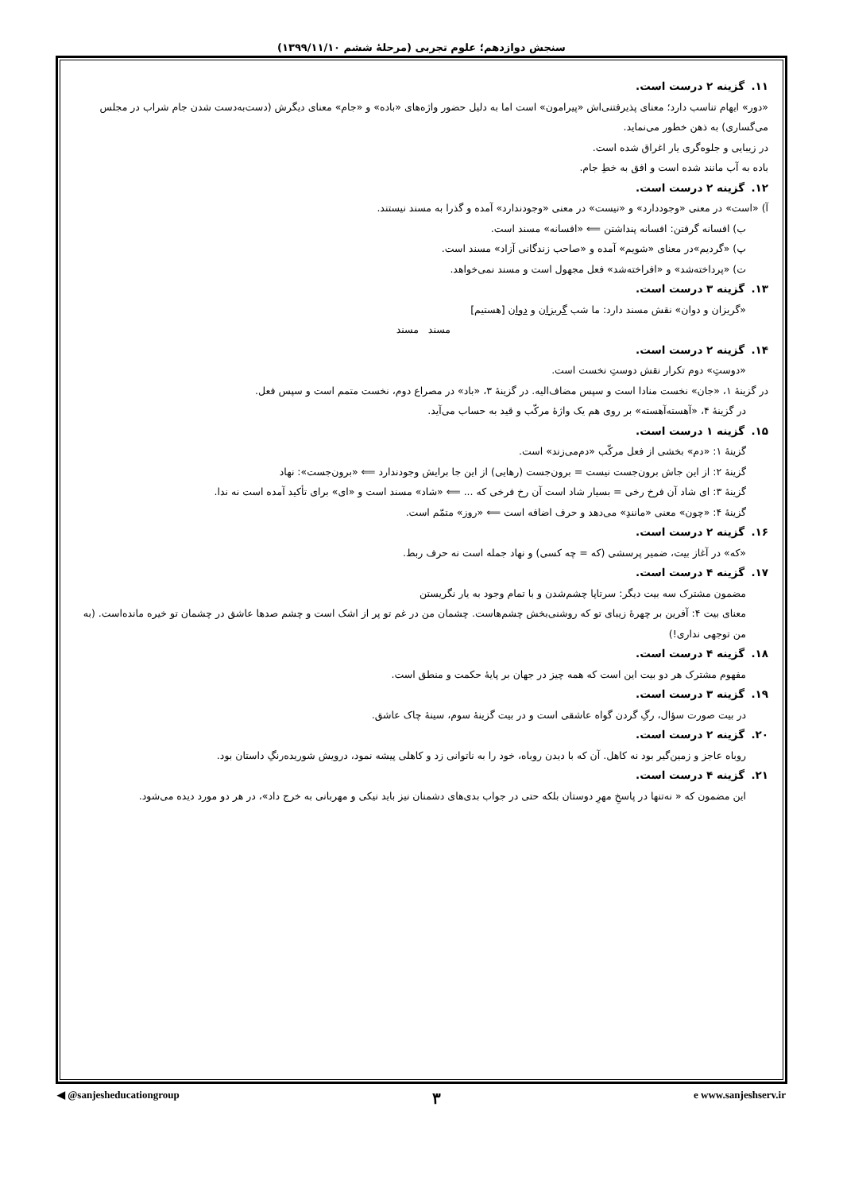سنجش دوازدهم؛ علوم تجربی (مرحلهٔ ششم ۱۳۹۹/۱۱/۱۰)
۱۱. گزینه ۲ درست است.
«دور» ایهام تناسب دارد؛ معنای پذیرفتنی‌اش «پیرامون» است اما به دلیل حضور واژه‌های «باده» و «جام» معنای دیگرش (دست‌به‌دست شدن جام شراب در مجلس می‌گساری) به ذهن خطور می‌نماید.
در زیبایی و جلوه‌گری یار اغراق شده است.
باده به آب مانند شده است و افق به خطِ جام.
۱۲. گزینه ۲ درست است.
آ) «است» در معنی «وجوددارد» و «نیست» در معنی «وجودندارد» آمده و گذرا به مسند نیستند.
ب) افسانه گرفتن: افسانه پنداشتن ⟸ «افسانه» مسند است.
پ) «گردیم»در معنای «شویم» آمده و «صاحب زندگانی آزاد» مسند است.
ت) «پرداخته‌شد» و «افراخته‌شد» فعل مجهول است و مسند نمی‌خواهد.
۱۳. گزینه ۳ درست است.
«گریزان و دوان» نقش مسند دارد: ما شب گریزان و دوان [هستیم]
مسند مسند
۱۴. گزینه ۲ درست است.
«دوستِ» دوم تکرار نقش دوستِ نخست است.
در گزینهٔ ۱، «جان» نخست منادا است و سپس مضاف‌الیه. در گزینهٔ ۳، «باد» در مصراع دوم، نخست متمم است و سپس فعل.
در گزینهٔ ۴، «آهسته‌آهسته» بر روی هم یک واژهٔ مرکّب و قید به حساب می‌آید.
۱۵. گزینه ۱ درست است.
گزینهٔ ۱: «دم» بخشی از فعل مرکّب «دم‌می‌زند» است.
گزینهٔ ۲: از این جاش برون‌جست نیست = برون‌جست (رهایی) از این جا برایش وجودندارد ⟸ «برون‌جست»: نهاد
گزینهٔ ۳: ای شاد آن فرخ رخی = بسیار شاد است آن رخ فرخی که ... ⟸ «شاد» مسند است و «ای» برای تأکید آمده است نه ندا.
گزینهٔ ۴: «چون» معنی «مانندِ» می‌دهد و حرف اضافه است ⟸ «روز» متمّم است.
۱۶. گزینه ۲ درست است.
«که» در آغاز بیت، ضمیر پرسشی (که = چه کسی) و نهاد جمله است نه حرف ربط.
۱۷. گزینه ۴ درست است.
مضمون مشترک سه بیت دیگر: سرتاپا چشم‌شدن و با تمام وجود به یار نگریستن
معنای بیت ۴: آفرین بر چهرهٔ زیبای تو که روشنی‌بخش چشم‌هاست. چشمان من در غم تو پر از اشک است و چشم صدها عاشق در چشمان تو خیره مانده‌است. (به من توجهی نداری!)
۱۸. گزینه ۴ درست است.
مفهوم مشترک هر دو بیت این است که همه چیز در جهان بر پایهٔ حکمت و منطق است.
۱۹. گزینه ۳ درست است.
در بیت صورت سؤال، رگِ گردن گواه عاشقی است و در بیت گزینهٔ سوم، سینهٔ چاک عاشق.
۲۰. گزینه ۲ درست است.
روباه عاجز و زمین‌گیر بود نه کاهل. آن که با دیدن روباه، خود را به ناتوانی زد و کاهلی پیشه نمود، درویش شوریده‌رنگِ داستان بود.
۲۱. گزینه ۴ درست است.
این مضمون که « نه‌تنها در پاسخِ مهرِ دوستان بلکه حتی در جواب بدی‌های دشمنان نیز باید نیکی و مهربانی به خرج داد»، در هر دو مورد دیده می‌شود.
◀ @sanjesheducationgroup ۳ e www.sanjeshserv.ir